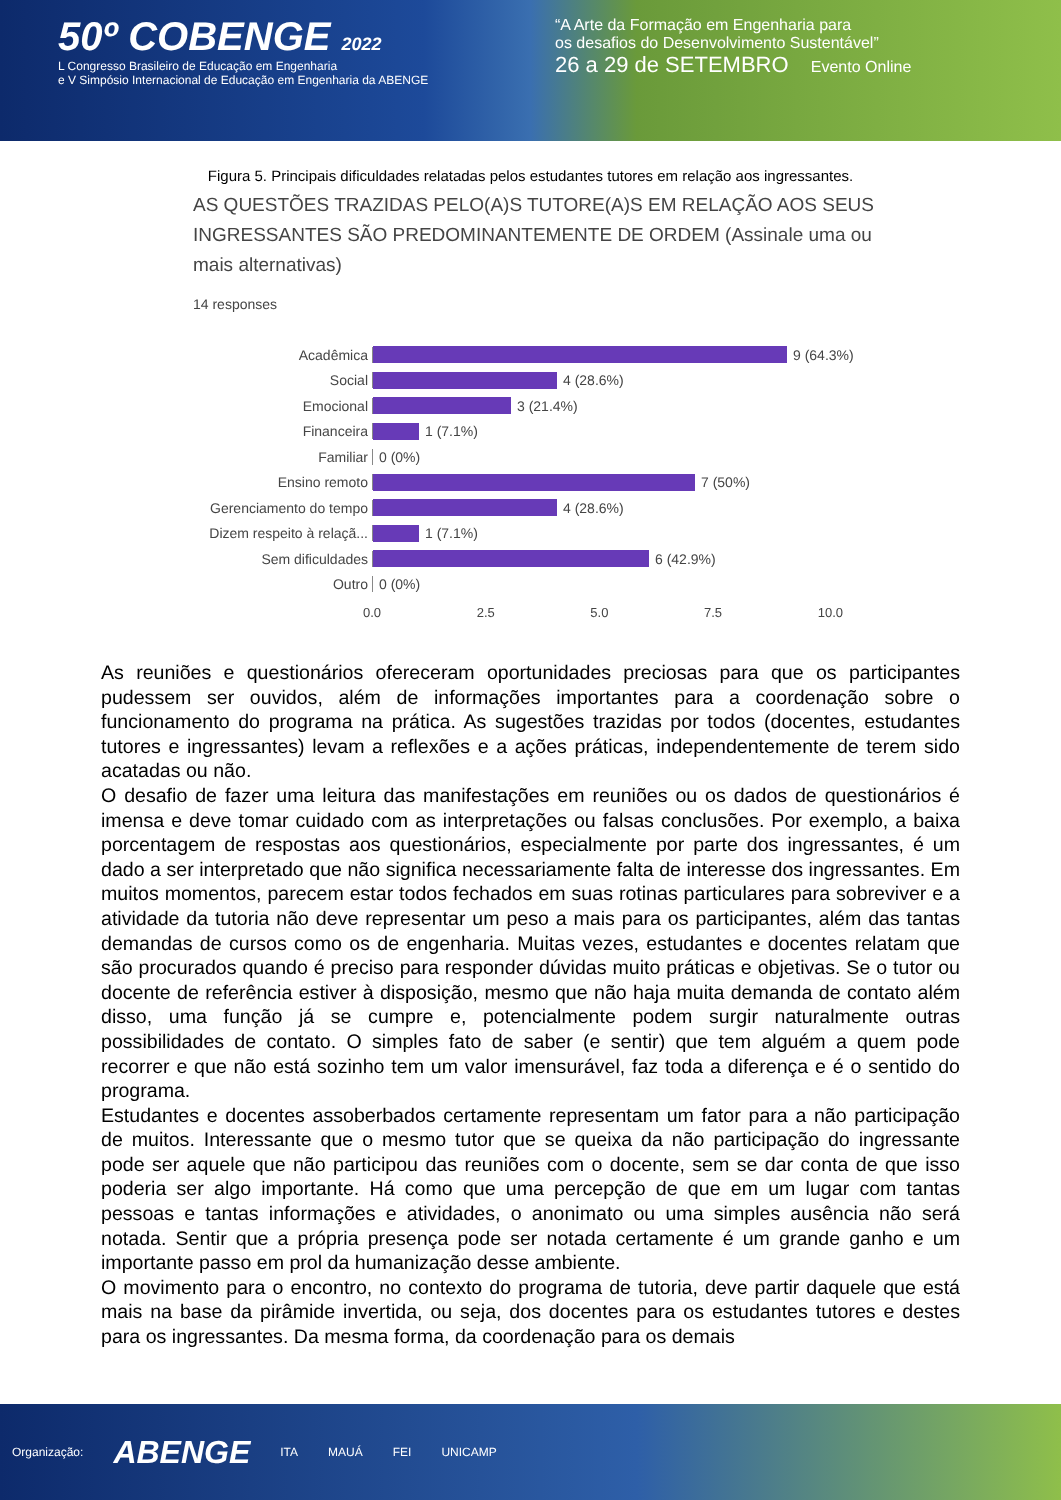50º COBENGE 2022
L Congresso Brasileiro de Educação em Engenharia
e V Simpósio Internacional de Educação em Engenharia da ABENGE
“A Arte da Formação em Engenharia para
os desafios do Desenvolvimento Sustentável”
26 a 29 de SETEMBRO Evento Online
Figura 5. Principais dificuldades relatadas pelos estudantes tutores em relação aos ingressantes.
AS QUESTÕES TRAZIDAS PELO(A)S TUTORE(A)S EM RELAÇÃO AOS SEUS INGRESSANTES SÃO PREDOMINANTEMENTE DE ORDEM (Assinale uma ou mais alternativas)
14 responses
Acadêmica 9 (64.3%)
Social 4 (28.6%)
Emocional 3 (21.4%)
Financeira 1 (7.1%)
Familiar 0 (0%)
Ensino remoto 7 (50%)
Gerenciamento do tempo
4 (28.6%)
Dizem respeito à relaçã...
1 (7.1%)
Sem dificuldades 6 (42.9%)
Outro 0 (0%)
0.0 2.5 5.0 7.5 10.0
As reuniões e questionários ofereceram oportunidades preciosas para que os participantes pudessem ser ouvidos, além de informações importantes para a coordenação sobre o funcionamento do programa na prática. As sugestões trazidas por todos (docentes, estudantes tutores e ingressantes) levam a reflexões e a ações práticas, independentemente de terem sido acatadas ou não.
O desafio de fazer uma leitura das manifestações em reuniões ou os dados de questionários é imensa e deve tomar cuidado com as interpretações ou falsas conclusões. Por exemplo, a baixa porcentagem de respostas aos questionários, especialmente por parte dos ingressantes, é um dado a ser interpretado que não significa necessariamente falta de interesse dos ingressantes. Em muitos momentos, parecem estar todos fechados em suas rotinas particulares para sobreviver e a atividade da tutoria não deve representar um peso a mais para os participantes, além das tantas demandas de cursos como os de engenharia. Muitas vezes, estudantes e docentes relatam que são procurados quando é preciso para responder dúvidas muito práticas e objetivas. Se o tutor ou docente de referência estiver à disposição, mesmo que não haja muita demanda de contato além disso, uma função já se cumpre e, potencialmente podem surgir naturalmente outras possibilidades de contato. O simples fato de saber (e sentir) que tem alguém a quem pode recorrer e que não está sozinho tem um valor imensurável, faz toda a diferença e é o sentido do programa.
Estudantes e docentes assoberbados certamente representam um fator para a não participação de muitos. Interessante que o mesmo tutor que se queixa da não participação do ingressante pode ser aquele que não participou das reuniões com o docente, sem se dar conta de que isso poderia ser algo importante. Há como que uma percepção de que em um lugar com tantas pessoas e tantas informações e atividades, o anonimato ou uma simples ausência não será notada. Sentir que a própria presença pode ser notada certamente é um grande ganho e um importante passo em prol da humanização desse ambiente.
O movimento para o encontro, no contexto do programa de tutoria, deve partir daquele que está mais na base da pirâmide invertida, ou seja, dos docentes para os estudantes tutores e destes para os ingressantes. Da mesma forma, da coordenação para os demais
Organização: ABENGE ITA MAUÁ FEI UNICAMP